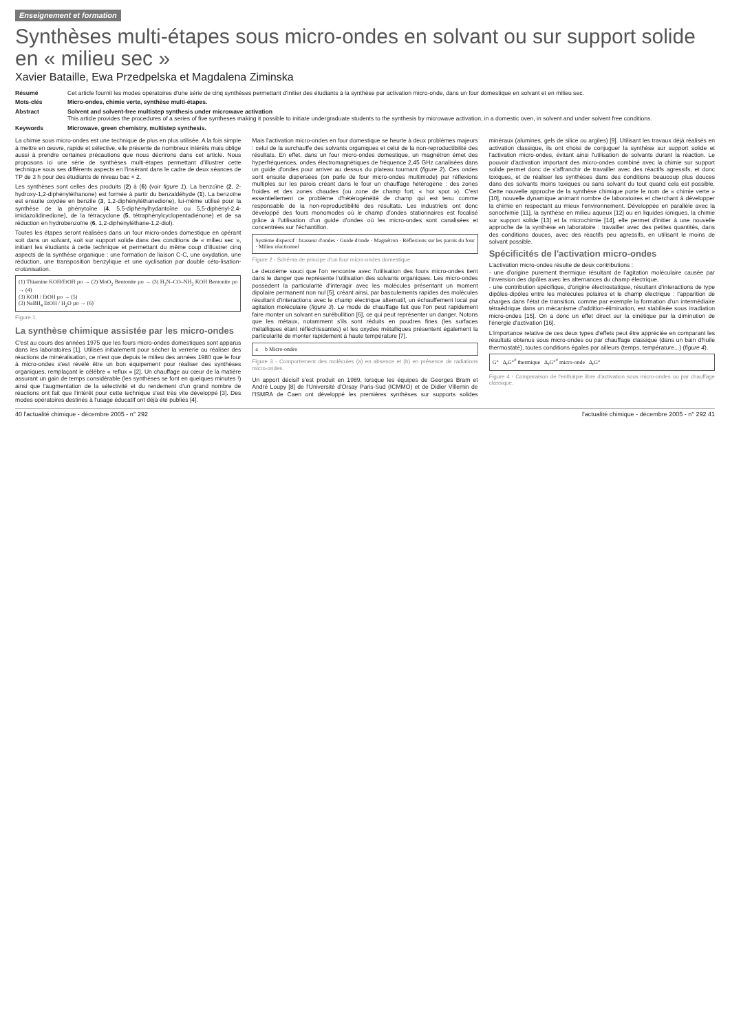Enseignement et formation
Synthèses multi-étapes sous micro-ondes en solvant ou sur support solide en « milieu sec »
Xavier Bataille, Ewa Przedpelska et Magdalena Ziminska
Résumé
Cet article fournit les modes opératoires d'une série de cinq synthèses permettant d'initier des étudiants à la synthèse par activation micro-onde, dans un four domestique en solvant et en milieu sec.
Mots-clés
Micro-ondes, chimie verte, synthèse multi-étapes.
Abstract
Solvent and solvent-free multistep synthesis under microwave activation
This article provides the procedures of a series of five syntheses making it possible to initiate undergraduate students to the synthesis by microwave activation, in a domestic oven, in solvent and under solvent free conditions.
Keywords
Microwave, green chemistry, multistep synthesis.
La chimie sous micro-ondes est une technique de plus en plus utilisée. A la fois simple à mettre en œuvre, rapide et sélective, elle présente de nombreux intérêts mais oblige aussi à prendre certaines précautions que nous décrirons dans cet article. Nous proposons ici une série de synthèses multi-étapes permettant d'illustrer cette technique sous ses différents aspects en l'insérant dans le cadre de deux séances de TP de 3 h pour des étudiants de niveau bac + 2.
Les synthèses sont celles des produits (2) à (6) (voir figure 1). La benzoïne (2, 2-hydroxy-1,2-diphényléthanone) est formée à partir du benzaldéhyde (1). La benzoïne est ensuite oxydée en benzile (3, 1,2-diphényléthanedione), lui-même utilisé pour la synthèse de la phénytoïne (4, 5,5-diphénylhydantoïne ou 5,5-diphényl-2,4-imidazolidinedione), de la tétracyclone (5, tétraphénylcyclopentadiénone) et de sa réduction en hydrobenzoïne (6, 1,2-diphényléthane-1,2-diol).
Toutes les étapes seront réalisées dans un four micro-ondes domestique en opérant soit dans un solvant, soit sur support solide dans des conditions de « milieu sec », initiant les étudiants à cette technique et permettant du même coup d'illustrer cinq aspects de la synthèse organique : une formation de liaison C-C, une oxydation, une réduction, une transposition benzylique et une cyclisation par double céto-lisation-crotonisation.
(1) Thiamine KOH/EtOH µo → (2) MnO<sub>2</sub> Bentonite µo → (3) H<sub>2</sub>N–CO–NH<sub>2</sub> KOH Bentonite µo → (4)
(3) KOH / EtOH µo → (5)
(3) NaBH<sub>4</sub> EtOH / H<sub>2</sub>O µo → (6)
Figure 1.
La synthèse chimique assistée par les micro-ondes
C'est au cours des années 1975 que les fours micro-ondes domestiques sont apparus dans les laboratoires [1]. Utilisés initialement pour sécher la verrerie ou réaliser des réactions de minéralisation, ce n'est que depuis le milieu des années 1980 que le four à micro-ondes s'est révélé être un bon équipement pour réaliser des synthèses organiques, remplaçant le célèbre « reflux » [2]. Un chauffage au cœur de la matière assurant un gain de temps considérable (les synthèses se font en quelques minutes !) ainsi que l'augmentation de la sélectivité et du rendement d'un grand nombre de réactions ont fait que l'intérêt pour cette technique s'est très vite développé [3]. Des modes opératoires destinés à l'usage éducatif ont déjà été publiés [4].
Mais l'activation micro-ondes en four domestique se heurte à deux problèmes majeurs : celui de la surchauffe des solvants organiques et celui de la non-reproductibilité des résultats. En effet, dans un four micro-ondes domestique, un magnétron émet des hyperfréquences, ondes électromagnétiques de fréquence 2,45 GHz canalisées dans un guide d'ondes pour arriver au dessus du plateau tournant (figure 2). Ces ondes sont ensuite dispersées (on parle de four micro-ondes multimode) par réflexions multiples sur les parois créant dans le four un chauffage hétérogène : des zones froides et des zones chaudes (ou zone de champ fort, « hot spot »). C'est essentiellement ce problème d'hétérogénéité de champ qui est tenu comme responsable de la non-reproductibilité des résultats. Les industriels ont donc développé des fours monomodes où le champ d'ondes stationnaires est focalisé grâce à l'utilisation d'un guide d'ondes où les micro-ondes sont canalisées et concentrées sur l'échantillon.
Système dispersif : brasseur d'ondes · Guide d'onde · Magnétron · Réflexions sur les parois du four · Milieu réactionnel
Figure 2 - Schéma de principe d'un four micro-ondes domestique.
Le deuxième souci que l'on rencontre avec l'utilisation des fours micro-ondes tient dans le danger que représente l'utilisation des solvants organiques. Les micro-ondes possèdent la particularité d'interagir avec les molécules présentant un moment dipolaire permanent non nul [5], créant ainsi, par basculements rapides des molécules résultant d'interactions avec le champ électrique alternatif, un échauffement local par agitation moléculaire (figure 3). Le mode de chauffage fait que l'on peut rapidement faire monter un solvant en surébullition [6], ce qui peut représenter un danger. Notons que les métaux, notamment s'ils sont réduits en poudres fines (les surfaces métalliques étant réfléchissantes) et les oxydes métalliques présentent également la particularité de monter rapidement à haute température [7].
a b Micro-ondes
Figure 3 - Comportement des molécules (a) en absence et (b) en présence de radiations micro-ondes.
Un apport décisif s'est produit en 1989, lorsque les équipes de Georges Bram et André Loupy [8] de l'Université d'Orsay Paris-Sud (ICMMO) et de Didier Villemin de l'ISMRA de Caen ont développé les premières synthèses sur supports solides minéraux (alumines, gels de silice ou argiles) [9]. Utilisant les travaux déjà réalisés en activation classique, ils ont choisi de conjuguer la synthèse sur support solide et l'activation micro-ondes, évitant ainsi l'utilisation de solvants durant la réaction. Le pouvoir d'activation important des micro-ondes combiné avec la chimie sur support solide permet donc de s'affranchir de travailler avec des réactifs agressifs, et donc toxiques, et de réaliser les synthèses dans des conditions beaucoup plus douces dans des solvants moins toxiques ou sans solvant du tout quand cela est possible. Cette nouvelle approche de la synthèse chimique porte le nom de « chimie verte » [10], nouvelle dynamique animant nombre de laboratoires et cherchant à développer la chimie en respectant au mieux l'environnement. Développée en parallèle avec la sonochimie [11], la synthèse en milieu aqueux [12] ou en liquides ioniques, la chimie sur support solide [13] et la microchimie [14], elle permet d'initier à une nouvelle approche de la synthèse en laboratoire : travailler avec des petites quantités, dans des conditions douces, avec des réactifs peu agressifs, en utilisant le moins de solvant possible.
Spécificités de l'activation micro-ondes
L'activation micro-ondes résulte de deux contributions :
- une d'origine purement thermique résultant de l'agitation moléculaire causée par l'inversion des dipôles avec les alternances du champ électrique,
- une contribution spécifique, d'origine électrostatique, résultant d'interactions de type dipôles-dipôles entre les molécules polaires et le champ électrique : l'apparition de charges dans l'état de transition, comme par exemple la formation d'un intermédiaire tétraédrique dans un mécanisme d'addition-élimination, est stabilisée sous irradiation micro-ondes [15]. On a donc un effet direct sur la cinétique par la diminution de l'énergie d'activation [16].
L'importance relative de ces deux types d'effets peut être appréciée en comparant les résultats obtenus sous micro-ondes ou par chauffage classique (dans un bain d'huile thermostaté), toutes conditions égales par ailleurs (temps, température...) (figure 4).
G° Δ<sub>r</sub>G°<sup>≠</sup> thermique Δ<sub>r</sub>G°<sup>≠</sup> micro-onde Δ<sub>r</sub>G°
Figure 4 - Comparaison de l'enthalpie libre d'activation sous micro-ondes ou par chauffage classique.
40 l'actualité chimique - décembre 2005 - n° 292 l'actualité chimique - décembre 2005 - n° 292 41